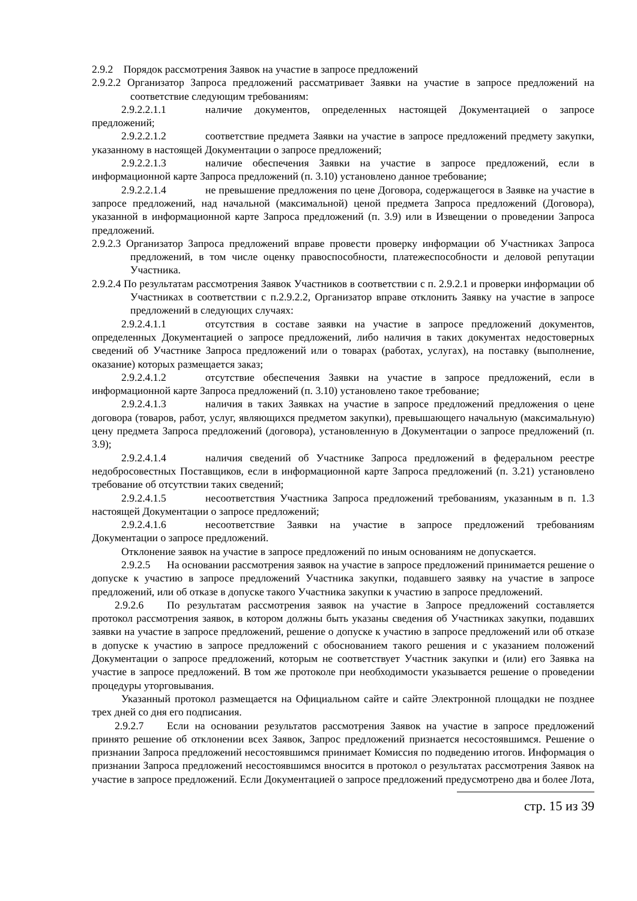2.9.2 Порядок рассмотрения Заявок на участие в запросе предложений
2.9.2.2 Организатор Запроса предложений рассматривает Заявки на участие в запросе предложений на соответствие следующим требованиям:
2.9.2.2.1.1 наличие документов, определенных настоящей Документацией о запросе предложений;
2.9.2.2.1.2 соответствие предмета Заявки на участие в запросе предложений предмету закупки, указанному в настоящей Документации о запросе предложений;
2.9.2.2.1.3 наличие обеспечения Заявки на участие в запросе предложений, если в информационной карте Запроса предложений (п. 3.10) установлено данное требование;
2.9.2.2.1.4 не превышение предложения по цене Договора, содержащегося в Заявке на участие в запросе предложений, над начальной (максимальной) ценой предмета Запроса предложений (Договора), указанной в информационной карте Запроса предложений (п. 3.9) или в Извещении о проведении Запроса предложений.
2.9.2.3 Организатор Запроса предложений вправе провести проверку информации об Участниках Запроса предложений, в том числе оценку правоспособности, платежеспособности и деловой репутации Участника.
2.9.2.4 По результатам рассмотрения Заявок Участников в соответствии с п. 2.9.2.1 и проверки информации об Участниках в соответствии с п.2.9.2.2, Организатор вправе отклонить Заявку на участие в запросе предложений в следующих случаях:
2.9.2.4.1.1 отсутствия в составе заявки на участие в запросе предложений документов, определенных Документацией о запросе предложений, либо наличия в таких документах недостоверных сведений об Участнике Запроса предложений или о товарах (работах, услугах), на поставку (выполнение, оказание) которых размещается заказ;
2.9.2.4.1.2 отсутствие обеспечения Заявки на участие в запросе предложений, если в информационной карте Запроса предложений (п. 3.10) установлено такое требование;
2.9.2.4.1.3 наличия в таких Заявках на участие в запросе предложений предложения о цене договора (товаров, работ, услуг, являющихся предметом закупки), превышающего начальную (максимальную) цену предмета Запроса предложений (договора), установленную в Документации о запросе предложений (п. 3.9);
2.9.2.4.1.4 наличия сведений об Участнике Запроса предложений в федеральном реестре недобросовестных Поставщиков, если в информационной карте Запроса предложений (п. 3.21) установлено требование об отсутствии таких сведений;
2.9.2.4.1.5 несоответствия Участника Запроса предложений требованиям, указанным в п. 1.3 настоящей Документации о запросе предложений;
2.9.2.4.1.6 несоответствие Заявки на участие в запросе предложений требованиям Документации о запросе предложений.
Отклонение заявок на участие в запросе предложений по иным основаниям не допускается.
2.9.2.5 На основании рассмотрения заявок на участие в запросе предложений принимается решение о допуске к участию в запросе предложений Участника закупки, подавшего заявку на участие в запросе предложений, или об отказе в допуске такого Участника закупки к участию в запросе предложений.
2.9.2.6 По результатам рассмотрения заявок на участие в Запросе предложений составляется протокол рассмотрения заявок, в котором должны быть указаны сведения об Участниках закупки, подавших заявки на участие в запросе предложений, решение о допуске к участию в запросе предложений или об отказе в допуске к участию в запросе предложений с обоснованием такого решения и с указанием положений Документации о запросе предложений, которым не соответствует Участник закупки и (или) его Заявка на участие в запросе предложений. В том же протоколе при необходимости указывается решение о проведении процедуры уторговывания.
Указанный протокол размещается на Официальном сайте и сайте Электронной площадки не позднее трех дней со дня его подписания.
2.9.2.7 Если на основании результатов рассмотрения Заявок на участие в запросе предложений принято решение об отклонении всех Заявок, Запрос предложений признается несостоявшимся. Решение о признании Запроса предложений несостоявшимся принимает Комиссия по подведению итогов. Информация о признании Запроса предложений несостоявшимся вносится в протокол о результатах рассмотрения Заявок на участие в запросе предложений. Если Документацией о запросе предложений предусмотрено два и более Лота,
стр. 15 из 39